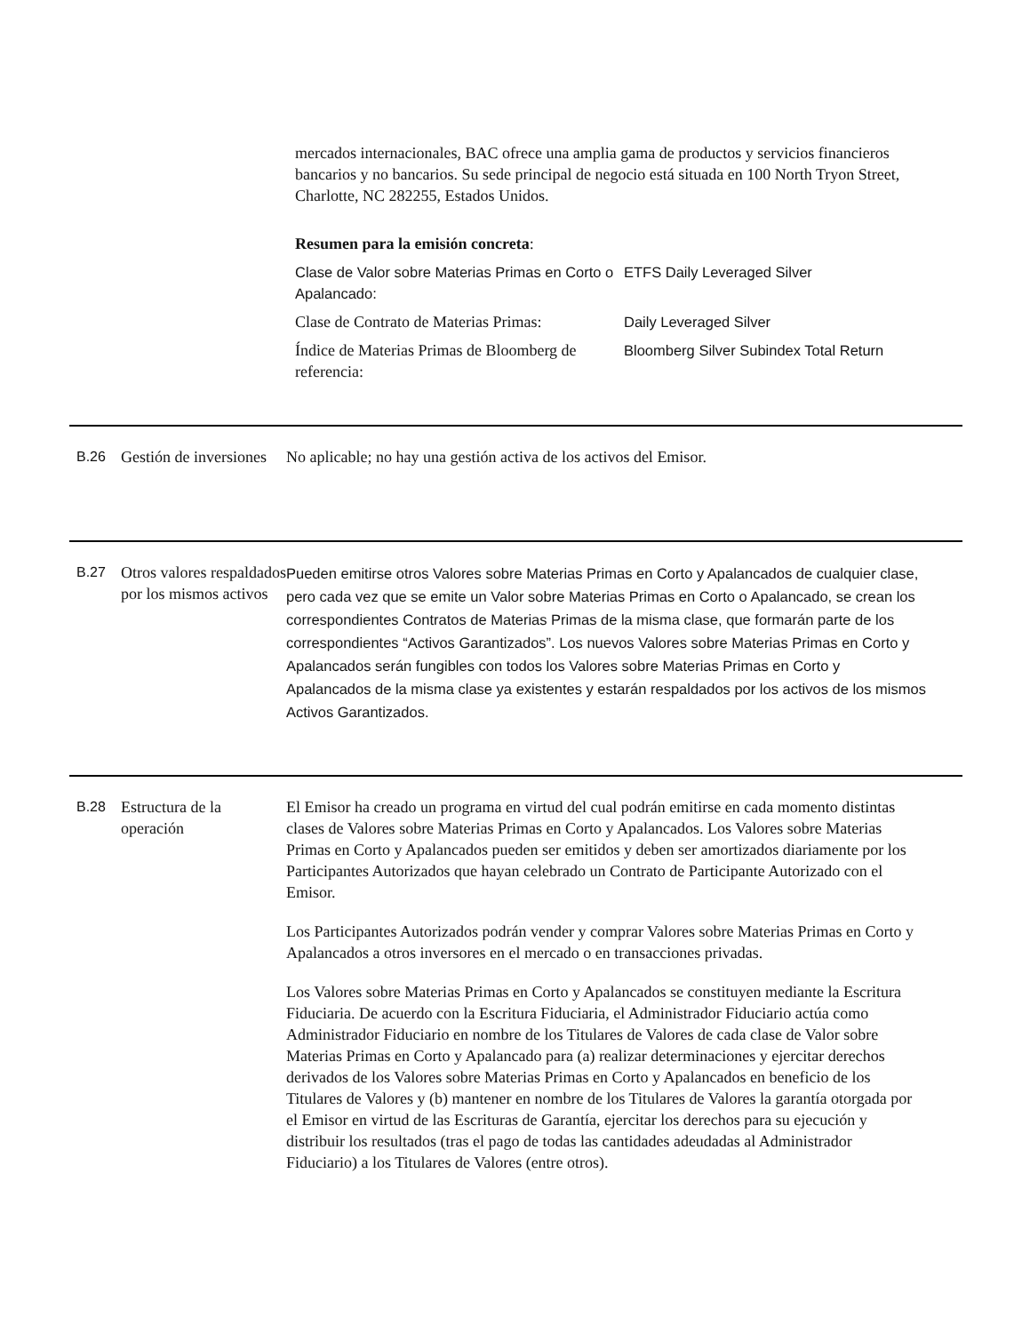mercados internacionales, BAC ofrece una amplia gama de productos y servicios financieros bancarios y no bancarios. Su sede principal de negocio está situada en 100 North Tryon Street, Charlotte, NC 282255, Estados Unidos.
Resumen para la emisión concreta:
| Clase de Valor sobre Materias Primas en Corto o Apalancado: | ETFS Daily Leveraged Silver |
| Clase de Contrato de Materias Primas: | Daily Leveraged Silver |
| Índice de Materias Primas de Bloomberg de referencia: | Bloomberg Silver Subindex Total Return |
B.26 Gestión de inversiones
No aplicable; no hay una gestión activa de los activos del Emisor.
B.27 Otros valores respaldados por los mismos activos
Pueden emitirse otros Valores sobre Materias Primas en Corto y Apalancados de cualquier clase, pero cada vez que se emite un Valor sobre Materias Primas en Corto o Apalancado, se crean los correspondientes Contratos de Materias Primas de la misma clase, que formarán parte de los correspondientes “Activos Garantizados”. Los nuevos Valores sobre Materias Primas en Corto y Apalancados serán fungibles con todos los Valores sobre Materias Primas en Corto y Apalancados de la misma clase ya existentes y estarán respaldados por los activos de los mismos Activos Garantizados.
B.28 Estructura de la operación
El Emisor ha creado un programa en virtud del cual podrán emitirse en cada momento distintas clases de Valores sobre Materias Primas en Corto y Apalancados. Los Valores sobre Materias Primas en Corto y Apalancados pueden ser emitidos y deben ser amortizados diariamente por los Participantes Autorizados que hayan celebrado un Contrato de Participante Autorizado con el Emisor.
Los Participantes Autorizados podrán vender y comprar Valores sobre Materias Primas en Corto y Apalancados a otros inversores en el mercado o en transacciones privadas.
Los Valores sobre Materias Primas en Corto y Apalancados se constituyen mediante la Escritura Fiduciaria. De acuerdo con la Escritura Fiduciaria, el Administrador Fiduciario actúa como Administrador Fiduciario en nombre de los Titulares de Valores de cada clase de Valor sobre Materias Primas en Corto y Apalancado para (a) realizar determinaciones y ejercitar derechos derivados de los Valores sobre Materias Primas en Corto y Apalancados en beneficio de los Titulares de Valores y (b) mantener en nombre de los Titulares de Valores la garantía otorgada por el Emisor en virtud de las Escrituras de Garantía, ejercitar los derechos para su ejecución y distribuir los resultados (tras el pago de todas las cantidades adeudadas al Administrador Fiduciario) a los Titulares de Valores (entre otros).